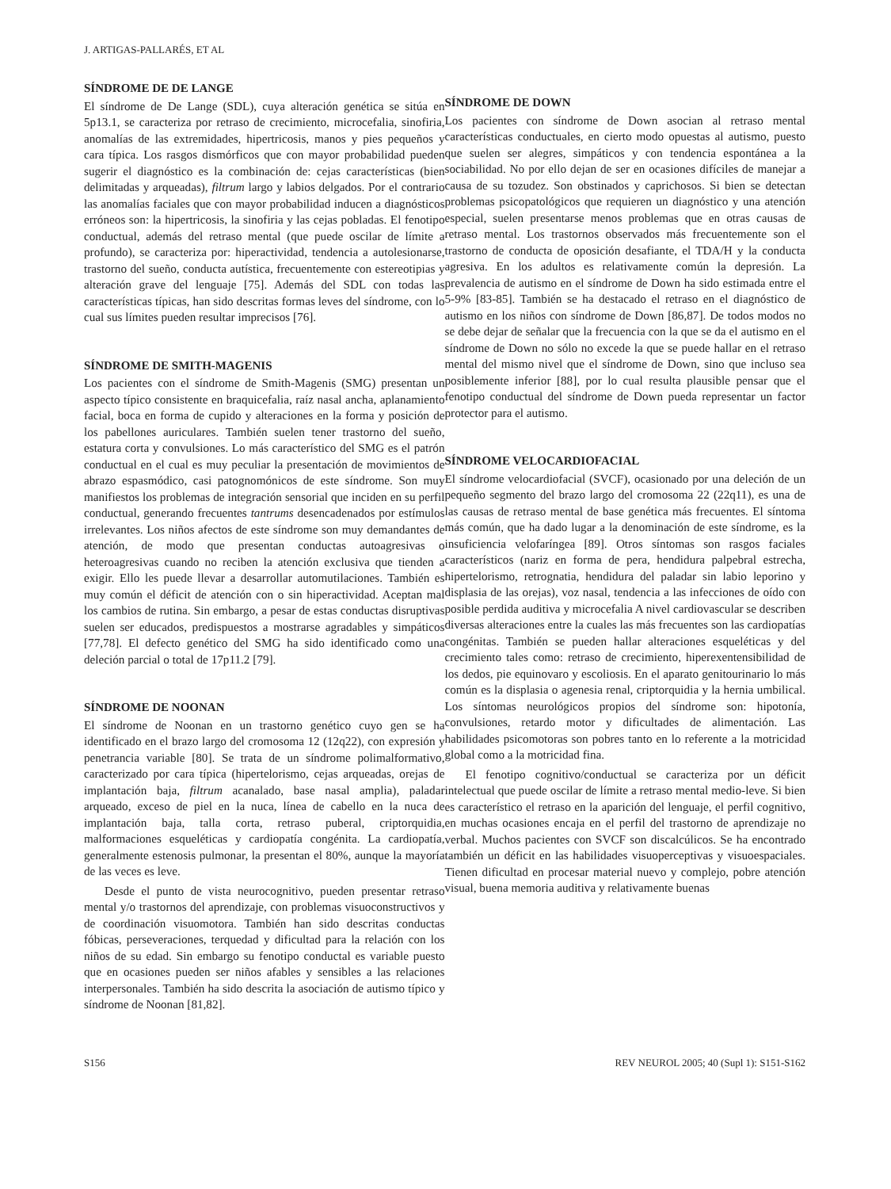J. ARTIGAS-PALLARÉS, ET AL
SÍNDROME DE DE LANGE
El síndrome de De Lange (SDL), cuya alteración genética se sitúa en 5p13.1, se caracteriza por retraso de crecimiento, microcefalia, sinofiria, anomalías de las extremidades, hipertricosis, manos y pies pequeños y cara típica. Los rasgos dismórficos que con mayor probabilidad pueden sugerir el diagnóstico es la combinación de: cejas características (bien delimitadas y arqueadas), filtrum largo y labios delgados. Por el contrario las anomalías faciales que con mayor probabilidad inducen a diagnósticos erróneos son: la hipertricosis, la sinofiria y las cejas pobladas. El fenotipo conductual, además del retraso mental (que puede oscilar de límite a profundo), se caracteriza por: hiperactividad, tendencia a autolesionarse, trastorno del sueño, conducta autística, frecuentemente con estereotipias y alteración grave del lenguaje [75]. Además del SDL con todas las características típicas, han sido descritas formas leves del síndrome, con lo cual sus límites pueden resultar imprecisos [76].
SÍNDROME DE SMITH-MAGENIS
Los pacientes con el síndrome de Smith-Magenis (SMG) presentan un aspecto típico consistente en braquicefalia, raíz nasal ancha, aplanamiento facial, boca en forma de cupido y alteraciones en la forma y posición de los pabellones auriculares. También suelen tener trastorno del sueño, estatura corta y convulsiones. Lo más característico del SMG es el patrón conductual en el cual es muy peculiar la presentación de movimientos de abrazo espasmódico, casi patognomónicos de este síndrome. Son muy manifiestos los problemas de integración sensorial que inciden en su perfil conductual, generando frecuentes tantrums desencadenados por estímulos irrelevantes. Los niños afectos de este síndrome son muy demandantes de atención, de modo que presentan conductas autoagresivas o heteroagresivas cuando no reciben la atención exclusiva que tienden a exigir. Ello les puede llevar a desarrollar automutilaciones. También es muy común el déficit de atención con o sin hiperactividad. Aceptan mal los cambios de rutina. Sin embargo, a pesar de estas conductas disruptivas suelen ser educados, predispuestos a mostrarse agradables y simpáticos [77,78]. El defecto genético del SMG ha sido identificado como una deleción parcial o total de 17p11.2 [79].
SÍNDROME DE NOONAN
El síndrome de Noonan en un trastorno genético cuyo gen se ha identificado en el brazo largo del cromosoma 12 (12q22), con expresión y penetrancia variable [80]. Se trata de un síndrome polimalformativo, caracterizado por cara típica (hipertelorismo, cejas arqueadas, orejas de implantación baja, filtrum acanalado, base nasal amplia), paladar arqueado, exceso de piel en la nuca, línea de cabello en la nuca de implantación baja, talla corta, retraso puberal, criptorquidia, malformaciones esqueléticas y cardiopatía congénita. La cardiopatía, generalmente estenosis pulmonar, la presentan el 80%, aunque la mayoría de las veces es leve.
Desde el punto de vista neurocognitivo, pueden presentar retraso mental y/o trastornos del aprendizaje, con problemas visuoconstructivos y de coordinación visuomotora. También han sido descritas conductas fóbicas, perseveraciones, terquedad y dificultad para la relación con los niños de su edad. Sin embargo su fenotipo conductal es variable puesto que en ocasiones pueden ser niños afables y sensibles a las relaciones interpersonales. También ha sido descrita la asociación de autismo típico y síndrome de Noonan [81,82].
SÍNDROME DE DOWN
Los pacientes con síndrome de Down asocian al retraso mental características conductuales, en cierto modo opuestas al autismo, puesto que suelen ser alegres, simpáticos y con tendencia espontánea a la sociabilidad. No por ello dejan de ser en ocasiones difíciles de manejar a causa de su tozudez. Son obstinados y caprichosos. Si bien se detectan problemas psicopatológicos que requieren un diagnóstico y una atención especial, suelen presentarse menos problemas que en otras causas de retraso mental. Los trastornos observados más frecuentemente son el trastorno de conducta de oposición desafiante, el TDA/H y la conducta agresiva. En los adultos es relativamente común la depresión. La prevalencia de autismo en el síndrome de Down ha sido estimada entre el 5-9% [83-85]. También se ha destacado el retraso en el diagnóstico de autismo en los niños con síndrome de Down [86,87]. De todos modos no se debe dejar de señalar que la frecuencia con la que se da el autismo en el síndrome de Down no sólo no excede la que se puede hallar en el retraso mental del mismo nivel que el síndrome de Down, sino que incluso sea posiblemente inferior [88], por lo cual resulta plausible pensar que el fenotipo conductual del síndrome de Down pueda representar un factor protector para el autismo.
SÍNDROME VELOCARDIOFACIAL
El síndrome velocardiofacial (SVCF), ocasionado por una deleción de un pequeño segmento del brazo largo del cromosoma 22 (22q11), es una de las causas de retraso mental de base genética más frecuentes. El síntoma más común, que ha dado lugar a la denominación de este síndrome, es la insuficiencia velofaríngea [89]. Otros síntomas son rasgos faciales característicos (nariz en forma de pera, hendidura palpebral estrecha, hipertelorismo, retrognatia, hendidura del paladar sin labio leporino y displasia de las orejas), voz nasal, tendencia a las infecciones de oído con posible perdida auditiva y microcefalia A nivel cardiovascular se describen diversas alteraciones entre la cuales las más frecuentes son las cardiopatías congénitas. También se pueden hallar alteraciones esqueléticas y del crecimiento tales como: retraso de crecimiento, hiperexentensibilidad de los dedos, pie equinovaro y escoliosis. En el aparato genitourinario lo más común es la displasia o agenesia renal, criptorquidia y la hernia umbilical. Los síntomas neurológicos propios del síndrome son: hipotonía, convulsiones, retardo motor y dificultades de alimentación. Las habilidades psicomotoras son pobres tanto en lo referente a la motricidad global como a la motricidad fina.
El fenotipo cognitivo/conductual se caracteriza por un déficit intelectual que puede oscilar de límite a retraso mental medio-leve. Si bien es característico el retraso en la aparición del lenguaje, el perfil cognitivo, en muchas ocasiones encaja en el perfil del trastorno de aprendizaje no verbal. Muchos pacientes con SVCF son discalcúlicos. Se ha encontrado también un déficit en las habilidades visuoperceptivas y visuoespaciales. Tienen dificultad en procesar material nuevo y complejo, pobre atención visual, buena memoria auditiva y relativamente buenas
S156 REV NEUROL 2005; 40 (Supl 1): S151-S162